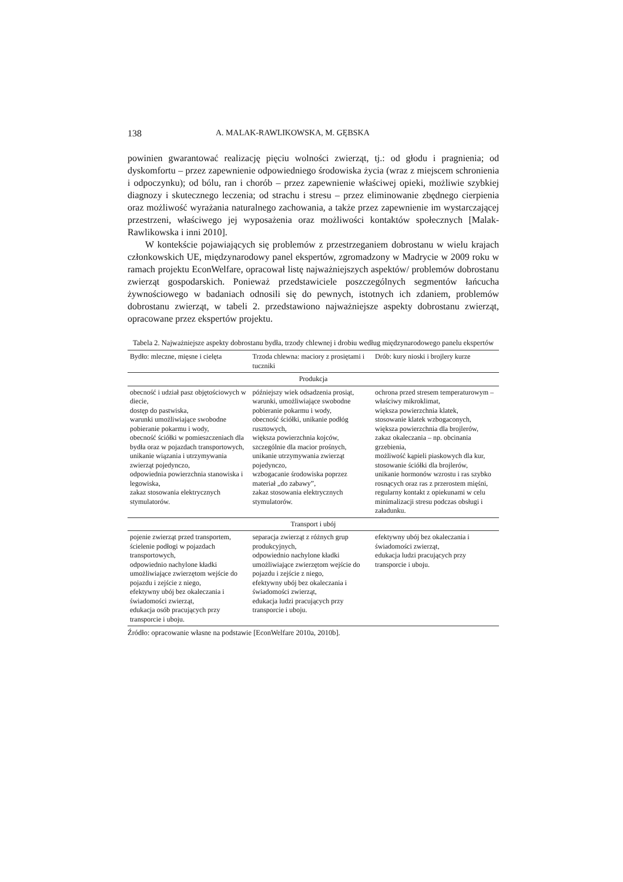138 A. MALAK-RAWLIKOWSKA, M. GĘBSKA
powinien gwarantować realizację pięciu wolności zwierząt, tj.: od głodu i pragnienia; od dyskomfortu – przez zapewnienie odpowiedniego środowiska życia (wraz z miejscem schronienia i odpoczynku); od bólu, ran i chorób – przez zapewnienie właściwej opieki, możliwie szybkiej diagnozy i skutecznego leczenia; od strachu i stresu – przez eliminowanie zbędnego cierpienia oraz możliwość wyrażania naturalnego zachowania, a także przez zapewnienie im wystarczającej przestrzeni, właściwego jej wyposażenia oraz możliwości kontaktów społecznych [Malak-Rawlikowska i inni 2010].
W kontekście pojawiających się problemów z przestrzeganiem dobrostanu w wielu krajach członkowskich UE, międzynarodowy panel ekspertów, zgromadzony w Madrycie w 2009 roku w ramach projektu EconWelfare, opracował listę najważniejszych aspektów/ problemów dobrostanu zwierząt gospodarskich. Ponieważ przedstawiciele poszczególnych segmentów łańcucha żywnościowego w badaniach odnosili się do pewnych, istotnych ich zdaniem, problemów dobrostanu zwierząt, w tabeli 2. przedstawiono najważniejsze aspekty dobrostanu zwierząt, opracowane przez ekspertów projektu.
Tabela 2. Najważniejsze aspekty dobrostanu bydła, trzody chlewnej i drobiu według międzynarodowego panelu ekspertów
| Bydło: mleczne, mięsne i cielęta | Trzoda chlewna: maciory z prosiętami i tuczniki | Drób: kury nioski i brojlery kurze |
| --- | --- | --- |
| Produkcja | | |
| obecność i udział pasz objętościowych w diecie, dostęp do pastwiska, warunki umożliwiające swobodne pobieranie pokarmu i wody, obecność ściółki w pomieszczeniach dla bydła oraz w pojazdach transportowych, unikanie wiązania i utrzymywania zwierząt pojedynczo, odpowiednia powierzchnia stanowiska i legowiska, zakaz stosowania elektrycznych stymulatorów. | późniejszy wiek odsadzenia prosiąt, warunki, umożliwiające swobodne pobieranie pokarmu i wody, obecność ściółki, unikanie podłóg rusztowych, większa powierzchnia kojców, szczególnie dla macior prośnych, unikanie utrzymywania zwierząt pojedynczo, wzbogacanie środowiska poprzez materiał „do zabawy”, zakaz stosowania elektrycznych stymulatorów. | ochrona przed stresem temperaturowym – właściwy mikroklimat, większa powierzchnia klatek, stosowanie klatek wzbogaconych, większa powierzchnia dla brojlerów, zakaz okaleczania – np. obcinania grzebienia, możliwość kąpieli piaskowych dla kur, stosowanie ściółki dla brojlerów, unikanie hormonów wzrostu i ras szybko rosnących oraz ras z przerostem mięśni, regularny kontakt z opiekunami w celu minimalizacji stresu podczas obsługi i załadunku. |
| Transport i ubój | | |
| pojenie zwierząt przed transportem, ścielenie podłogi w pojazdach transportowych, odpowiednio nachylone kładki umożliwiające zwierzętom wejście do pojazdu i zejście z niego, efektywny ubój bez okaleczania i świadomości zwierząt, edukacja osób pracujących przy transporcie i uboju. | separacja zwierząt z różnych grup produkcyjnych, odpowiednio nachylone kładki umożliwiające zwierzętom wejście do pojazdu i zejście z niego, efektywny ubój bez okaleczania i świadomości zwierząt, edukacja ludzi pracujących przy transporcie i uboju. | efektywny ubój bez okaleczania i świadomości zwierząt, edukacja ludzi pracujących przy transporcie i uboju. |
Źródło: opracowanie własne na podstawie [EconWelfare 2010a, 2010b].